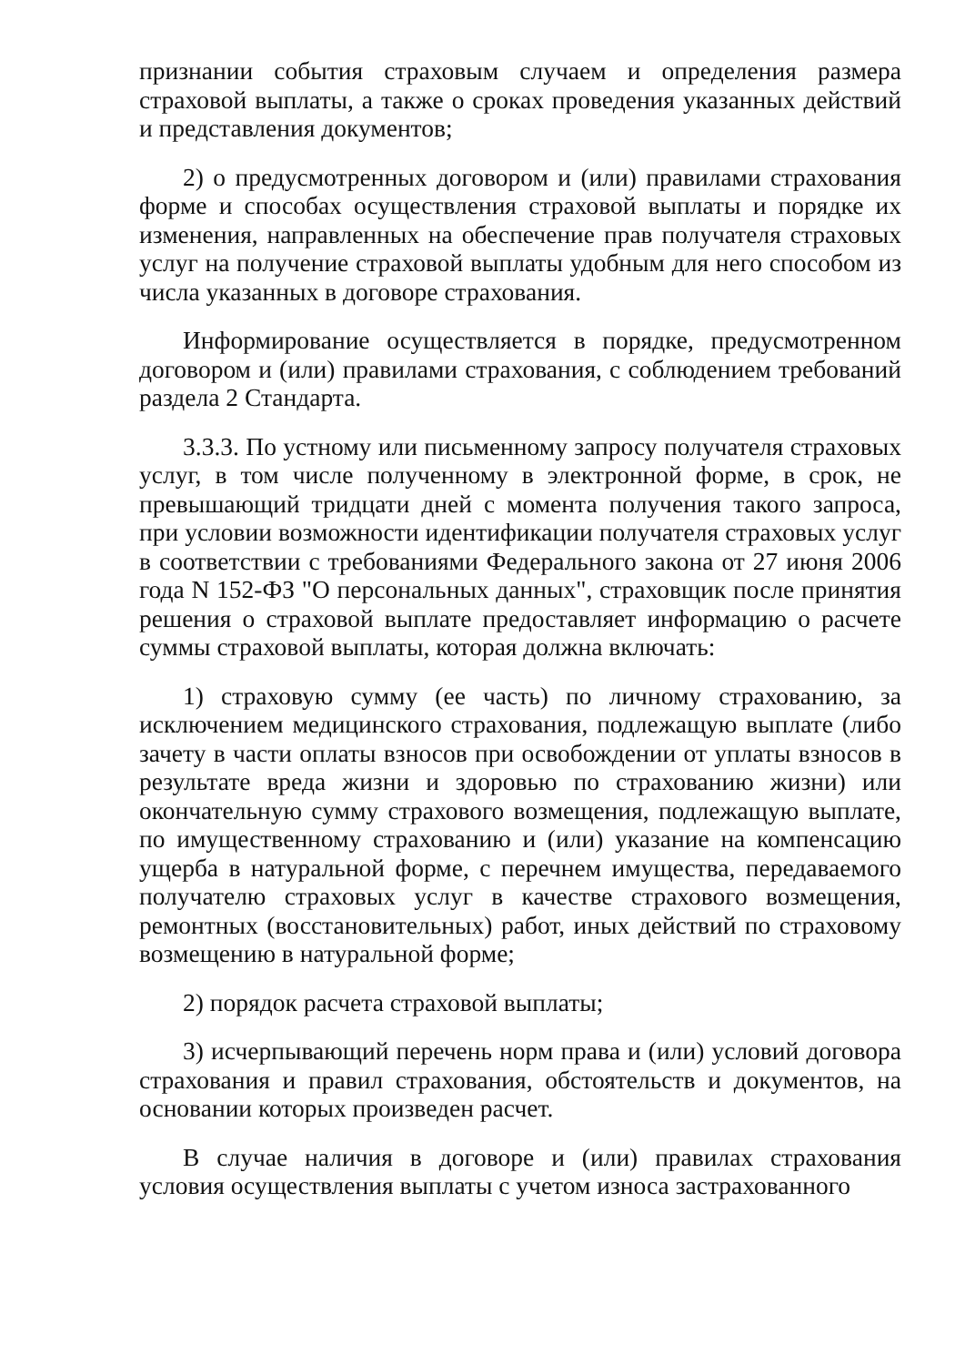признании события страховым случаем и определения размера страховой выплаты, а также о сроках проведения указанных действий и представления документов;
2) о предусмотренных договором и (или) правилами страхования форме и способах осуществления страховой выплаты и порядке их изменения, направленных на обеспечение прав получателя страховых услуг на получение страховой выплаты удобным для него способом из числа указанных в договоре страхования.
Информирование осуществляется в порядке, предусмотренном договором и (или) правилами страхования, с соблюдением требований раздела 2 Стандарта.
3.3.3. По устному или письменному запросу получателя страховых услуг, в том числе полученному в электронной форме, в срок, не превышающий тридцати дней с момента получения такого запроса, при условии возможности идентификации получателя страховых услуг в соответствии с требованиями Федерального закона от 27 июня 2006 года N 152-ФЗ "О персональных данных", страховщик после принятия решения о страховой выплате предоставляет информацию о расчете суммы страховой выплаты, которая должна включать:
1) страховую сумму (ее часть) по личному страхованию, за исключением медицинского страхования, подлежащую выплате (либо зачету в части оплаты взносов при освобождении от уплаты взносов в результате вреда жизни и здоровью по страхованию жизни) или окончательную сумму страхового возмещения, подлежащую выплате, по имущественному страхованию и (или) указание на компенсацию ущерба в натуральной форме, с перечнем имущества, передаваемого получателю страховых услуг в качестве страхового возмещения, ремонтных (восстановительных) работ, иных действий по страховому возмещению в натуральной форме;
2) порядок расчета страховой выплаты;
3) исчерпывающий перечень норм права и (или) условий договора страхования и правил страхования, обстоятельств и документов, на основании которых произведен расчет.
В случае наличия в договоре и (или) правилах страхования условия осуществления выплаты с учетом износа застрахованного